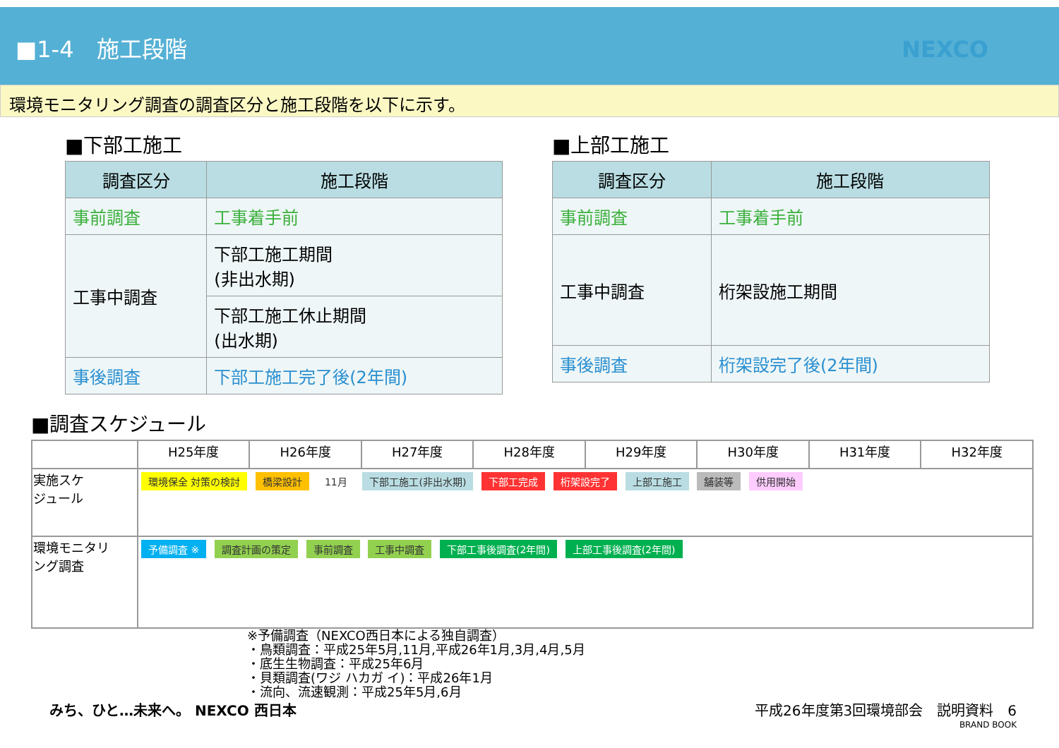■1-4　施工段階 NEXCO
環境モニタリング調査の調査区分と施工段階を以下に示す。
■下部工施工
| 調査区分 | 施工段階 |
| --- | --- |
| 事前調査 | 工事着手前 |
| 工事中調査 | 下部工施工期間 (非出水期) |
| | 下部工施工休止期間 (出水期) |
| 事後調査 | 下部工施工完了後(2年間) |
■上部工施工
| 調査区分 | 施工段階 |
| --- | --- |
| 事前調査 | 工事着手前 |
| 工事中調査 | 桁架設施工期間 |
| 事後調査 | 桁架設完了後(2年間) |
■調査スケジュール
| | H25年度 | H26年度 | H27年度 | H28年度 | H29年度 | H30年度 | H31年度 | H32年度 |
| --- | --- | --- | --- | --- | --- | --- | --- | --- |
| 実施スケ ジュール | 環境保全 対策の検討 橋梁設計 11月 下部工施工(非出水期) 下部工完成 桁架設完了 上部工施工 舗装等 供用開始 | | | | | | | |
| 環境モニタリ ング調査 | 予備調査 ※ 調査計画の策定 事前調査 工事中調査 下部工事後調査(2年間) 上部工事後調査(2年間) | | | | | | | |
※予備調査（NEXCO西日本による独自調査）
・鳥類調査：平成25年5月,11月,平成26年1月,3月,4月,5月
・底生生物調査：平成25年6月
・貝類調査(ワジ ハカガ イ)：平成26年1月
・流向、流速観測：平成25年5月,6月
みち、ひと…未来へ。 NEXCO 西日本 平成26年度第3回環境部会　説明資料　6
BRAND BOOK